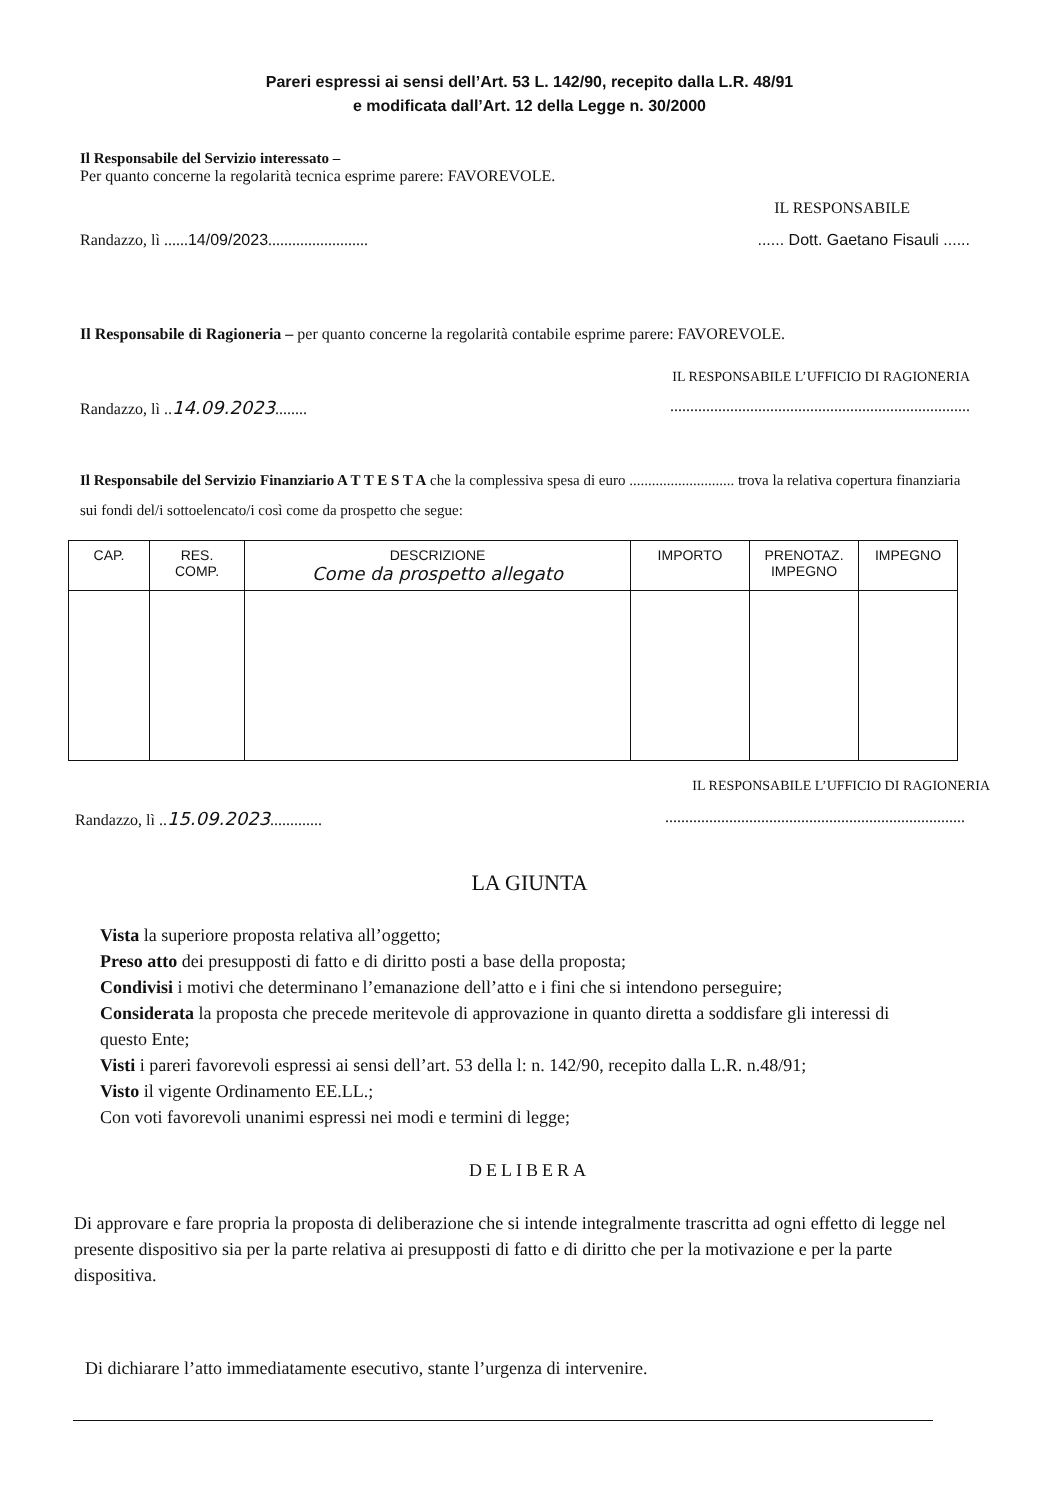Pareri espressi ai sensi dell’Art. 53 L. 142/90, recepito dalla L.R. 48/91
e modificata dall’Art. 12 della Legge n. 30/2000
Il Responsabile del Servizio interessato –
Per quanto concerne la regolarità tecnica esprime parere: FAVOREVOLE.
IL RESPONSABILE
Randazzo, lì ......14/09/2023............................... Dott. Gaetano Fisauli ......
Il Responsabile di Ragioneria – per quanto concerne la regolarità contabile esprime parere: FAVOREVOLE.
IL RESPONSABILE L’UFFICIO DI RAGIONERIA
Randazzo, lì ..14.09.2023...................................................................................
Il Responsabile del Servizio Finanziario A T T E S T A che la complessiva spesa di euro ............................ trova la relativa copertura finanziaria sui fondi del/i sottoelencato/i così come da prospetto che segue:
| CAP. | RES. COMP. | DESCRIZIONE Come da prospetto allegato | IMPORTO | PRENOTAZ. IMPEGNO | IMPEGNO |
| --- | --- | --- | --- | --- | --- |
IL RESPONSABILE L’UFFICIO DI RAGIONERIA
Randazzo, lì ..15.09.2023........................................................................................
LA GIUNTA
Vista la superiore proposta relativa all’oggetto;
Preso atto dei presupposti di fatto e di diritto posti a base della proposta;
Condivisi i motivi che determinano l’emanazione dell’atto e i fini che si intendono perseguire;
Considerata la proposta che precede meritevole di approvazione in quanto diretta a soddisfare gli interessi di questo Ente;
Visti i pareri favorevoli espressi ai sensi dell’art. 53 della l: n. 142/90, recepito dalla L.R. n.48/91;
Visto il vigente Ordinamento EE.LL.;
Con voti favorevoli unanimi espressi nei modi e termini di legge;
DELIBERA
Di approvare e fare propria la proposta di deliberazione che si intende integralmente trascritta ad ogni effetto di legge nel presente dispositivo sia per la parte relativa ai presupposti di fatto e di diritto che per la motivazione e per la parte dispositiva.
Di dichiarare l’atto immediatamente esecutivo, stante l’urgenza di intervenire.